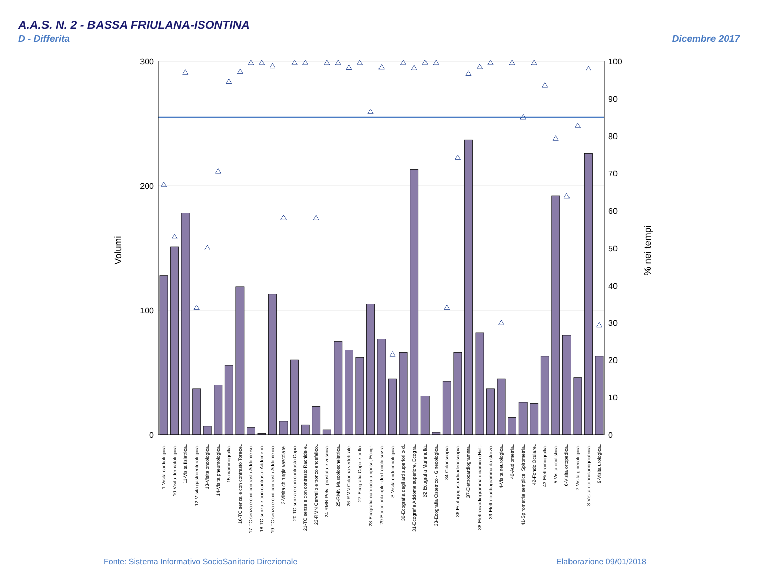A.A.S. N. 2 - BASSA FRIULANA-ISONTINA
D - Differita Dicembre 2017
300
200
100
0
100
90
80
70
60
50
40
30
20
10
0
Volumi
% nei tempi
1-Visita cardiologica...
10-Visita dermatologica...
11-Visita fisiatrica...
12-Visita gastroenterologica...
13-Visita oncologica...
14-Visita pneumologica...
15-mammografia...
16-TC senza e con contrasto Torace...
17-TC senza e con contrasto Addome su...
18-TC senza e con contrasto Addome in...
19-TC senza e con contrasto Addome co...
2-Visita chirurgia vascolare...
20-TC senza e con contrasto Capo...
21-TC senza e con contrasto Rachide e...
23-RMN Cervello e tronco encefalico...
24-RMN Pelvi, prostata e vescica...
25-RMN Muscoloscheletrica...
26-RMN Colonna vertebrale...
27-Ecografia Capo e collo...
28-Ecografia cardiaca a riposo, Ecogr...
29-Ecocolordoppler dei tronchi sovra...
3-Visita endocrinologica...
30-Ecografia degli arti superiori o d...
31-Ecografia Addome superiore, Ecogra...
32-Ecografia Mammella...
33-Ecografia Ostetrico - Ginecologica...
34-Colonscopia...
36-Esofagogastroduodenoscopia...
37-Elettrocardiogramma...
38-Elettrocardiogramma dinamico (Holt...
39-Elettrocardiogramma da sforzo...
4-Visita neurologica...
40-Audiometria...
41-Spirometria semplice, Spirometria...
42-Fondo Oculare...
43-Elettromiografia...
5-Visita oculistica...
6-Visita ortopedica...
7-Visita ginecologica...
8-Visita otorinolaringoiatrica...
9-Visita urologica...
Fonte: Sistema Informativo SocioSanitario Direzionale
Elaborazione 09/01/2018